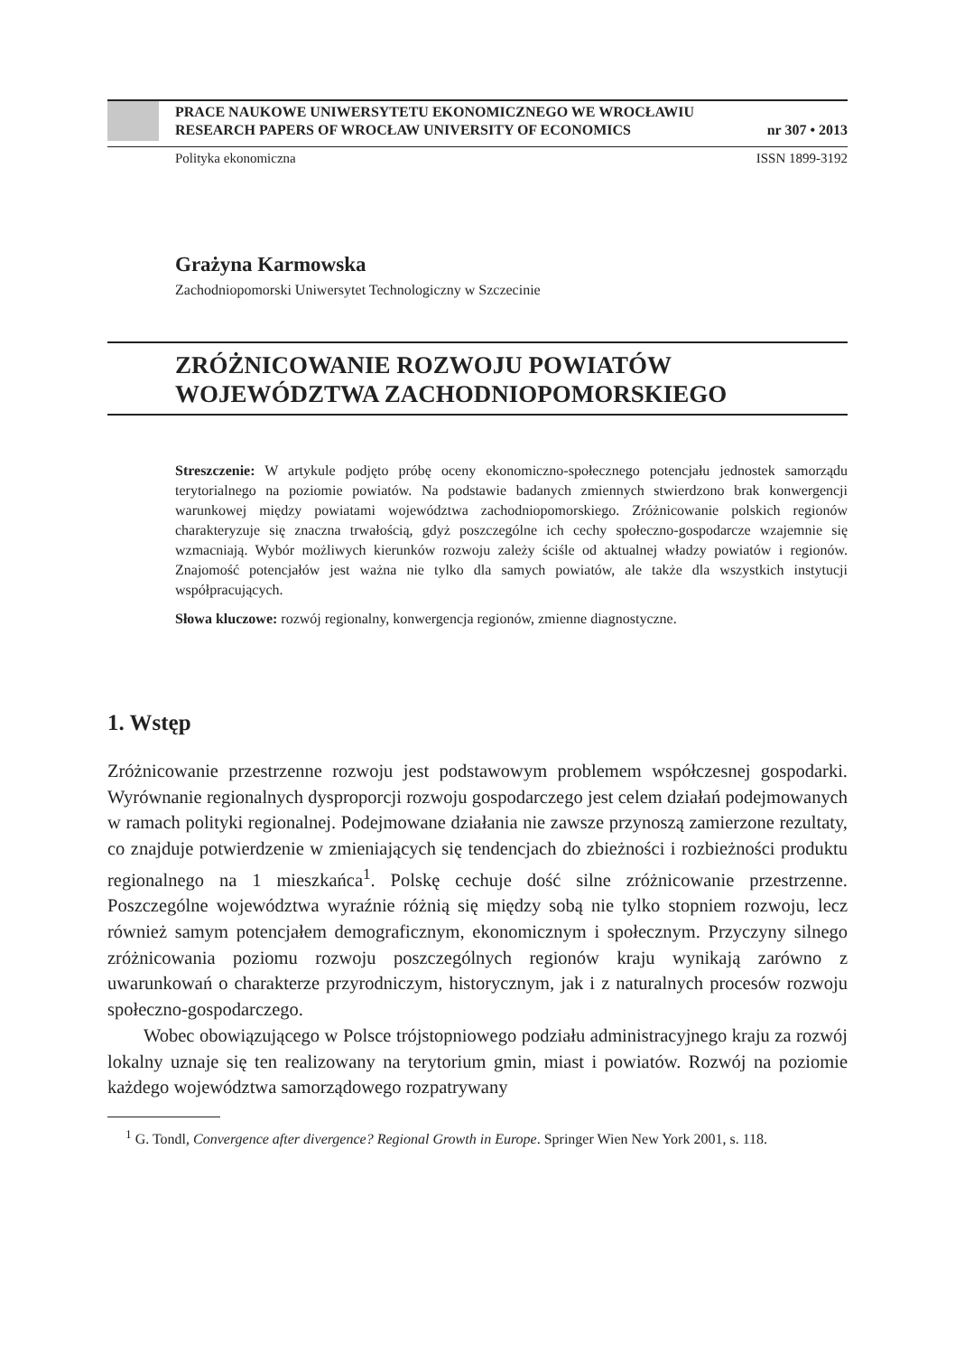PRACE NAUKOWE UNIWERSYTETU EKONOMICZNEGO WE WROCŁAWIU
RESEARCH PAPERS OF WROCŁAW UNIVERSITY OF ECONOMICS nr 307 • 2013
Polityka ekonomiczna ISSN 1899-3192
Grażyna Karmowska
Zachodniopomorski Uniwersytet Technologiczny w Szczecinie
ZRÓŻNICOWANIE ROZWOJU POWIATÓW
WOJEWÓDZTWA ZACHODNIOPOMORSKIEGO
Streszczenie: W artykule podjęto próbę oceny ekonomiczno-społecznego potencjału jednostek samorządu terytorialnego na poziomie powiatów. Na podstawie badanych zmiennych stwierdzono brak konwergencji warunkowej między powiatami województwa zachodniopomorskiego. Zróżnicowanie polskich regionów charakteryzuje się znaczna trwałością, gdyż poszczególne ich cechy społeczno-gospodarcze wzajemnie się wzmacniają. Wybór możliwych kierunków rozwoju zależy ściśle od aktualnej władzy powiatów i regionów. Znajomość potencjałów jest ważna nie tylko dla samych powiatów, ale także dla wszystkich instytucji współpracujących.
Słowa kluczowe: rozwój regionalny, konwergencja regionów, zmienne diagnostyczne.
1. Wstęp
Zróżnicowanie przestrzenne rozwoju jest podstawowym problemem współczesnej gospodarki. Wyrównanie regionalnych dysproporcji rozwoju gospodarczego jest celem działań podejmowanych w ramach polityki regionalnej. Podejmowane działania nie zawsze przynoszą zamierzone rezultaty, co znajduje potwierdzenie w zmieniających się tendencjach do zbieżności i rozbieżności produktu regionalnego na 1 mieszkańca<sup>1</sup>. Polskę cechuje dość silne zróżnicowanie przestrzenne. Poszczególne województwa wyraźnie różnią się między sobą nie tylko stopniem rozwoju, lecz również samym potencjałem demograficznym, ekonomicznym i społecznym. Przyczyny silnego zróżnicowania poziomu rozwoju poszczególnych regionów kraju wynikają zarówno z uwarunkowań o charakterze przyrodniczym, historycznym, jak i z naturalnych procesów rozwoju społeczno-gospodarczego.
Wobec obowiązującego w Polsce trójstopniowego podziału administracyjnego kraju za rozwój lokalny uznaje się ten realizowany na terytorium gmin, miast i powiatów. Rozwój na poziomie każdego województwa samorządowego rozpatrywany
<sup>1</sup> G. Tondl, Convergence after divergence? Regional Growth in Europe. Springer Wien New York 2001, s. 118.